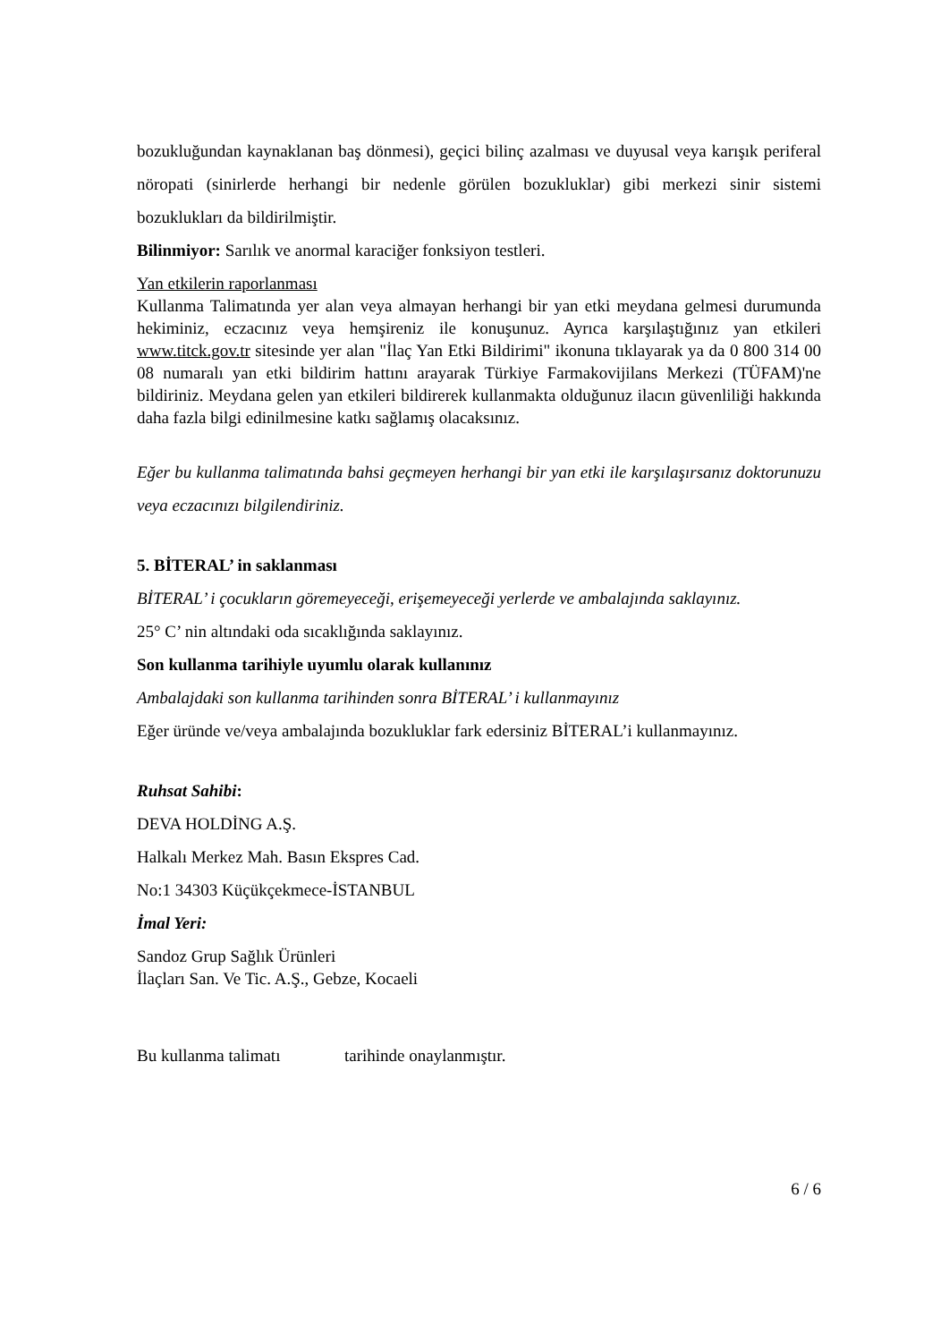bozukluğundan kaynaklanan baş dönmesi), geçici bilinç azalması ve duyusal veya karışık periferal nöropati (sinirlerde herhangi bir nedenle görülen bozukluklar) gibi merkezi sinir sistemi bozuklukları da bildirilmiştir.
Bilinmiyor: Sarılık ve anormal karaciğer fonksiyon testleri.
Yan etkilerin raporlanması
Kullanma Talimatında yer alan veya almayan herhangi bir yan etki meydana gelmesi durumunda hekiminiz, eczacınız veya hemşireniz ile konuşunuz. Ayrıca karşılaştığınız yan etkileri www.titck.gov.tr sitesinde yer alan "İlaç Yan Etki Bildirimi" ikonuna tıklayarak ya da 0 800 314 00 08 numaralı yan etki bildirim hattını arayarak Türkiye Farmakovijilans Merkezi (TÜFAM)'ne bildiriniz. Meydana gelen yan etkileri bildirerek kullanmakta olduğunuz ilacın güvenliliği hakkında daha fazla bilgi edinilmesine katkı sağlamış olacaksınız.
Eğer bu kullanma talimatında bahsi geçmeyen herhangi bir yan etki ile karşılaşırsanız doktorunuzu veya eczacınızı bilgilendiriniz.
5. BİTERAL’ in saklanması
BİTERAL’ i çocukların göremeyeceği, erişemeyeceği yerlerde ve ambalajında saklayınız.
25° C’ nin altındaki oda sıcaklığında saklayınız.
Son kullanma tarihiyle uyumlu olarak kullanınız
Ambalajdaki son kullanma tarihinden sonra BİTERAL’ i kullanmayınız
Eğer üründe ve/veya ambalajında bozukluklar fark edersiniz BİTERAL’i kullanmayınız.
Ruhsat Sahibi:
DEVA HOLDİNG A.Ş.
Halkalı Merkez Mah. Basın Ekspres Cad.
No:1 34303 Küçükçekmece-İSTANBUL
İmal Yeri:
Sandoz Grup Sağlık Ürünleri
İlaçları San. Ve Tic. A.Ş., Gebze, Kocaeli
Bu kullanma talimatı tarihinde onaylanmıştır.
6 / 6